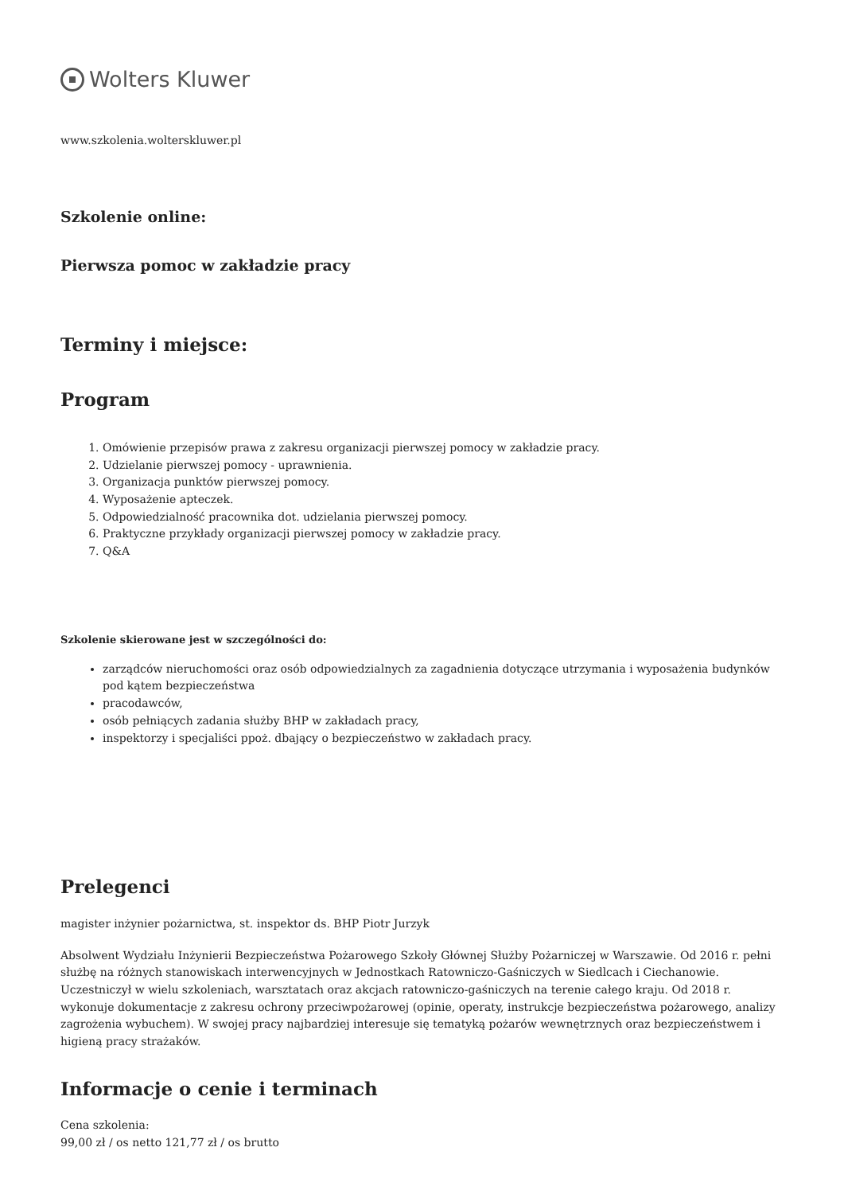Wolters Kluwer
www.szkolenia.wolterskluwer.pl
Szkolenie online:
Pierwsza pomoc w zakładzie pracy
Terminy i miejsce:
Program
1. Omówienie przepisów prawa z zakresu organizacji pierwszej pomocy w zakładzie pracy.
2. Udzielanie pierwszej pomocy - uprawnienia.
3. Organizacja punktów pierwszej pomocy.
4. Wyposażenie apteczek.
5. Odpowiedzialność pracownika dot. udzielania pierwszej pomocy.
6. Praktyczne przykłady organizacji pierwszej pomocy w zakładzie pracy.
7. Q&A
Szkolenie skierowane jest w szczególności do:
zarządców nieruchomości oraz osób odpowiedzialnych za zagadnienia dotyczące utrzymania i wyposażenia budynków pod kątem bezpieczeństwa
pracodawców,
osób pełniących zadania służby BHP w zakładach pracy,
inspektorzy i specjaliści ppoż. dbający o bezpieczeństwo w zakładach pracy.
Prelegenci
magister inżynier pożarnictwa, st. inspektor ds. BHP Piotr Jurzyk
Absolwent Wydziału Inżynierii Bezpieczeństwa Pożarowego Szkoły Głównej Służby Pożarniczej w Warszawie. Od 2016 r. pełni służbę na różnych stanowiskach interwencyjnych w Jednostkach Ratowniczo-Gaśniczych w Siedlcach i Ciechanowie. Uczestniczył w wielu szkoleniach, warsztatach oraz akcjach ratowniczo-gaśniczych na terenie całego kraju. Od 2018 r. wykonuje dokumentacje z zakresu ochrony przeciwpożarowej (opinie, operaty, instrukcje bezpieczeństwa pożarowego, analizy zagrożenia wybuchem). W swojej pracy najbardziej interesuje się tematyką pożarów wewnętrznych oraz bezpieczeństwem i higieną pracy strażaków.
Informacje o cenie i terminach
Cena szkolenia:
99,00 zł / os netto 121,77 zł / os brutto